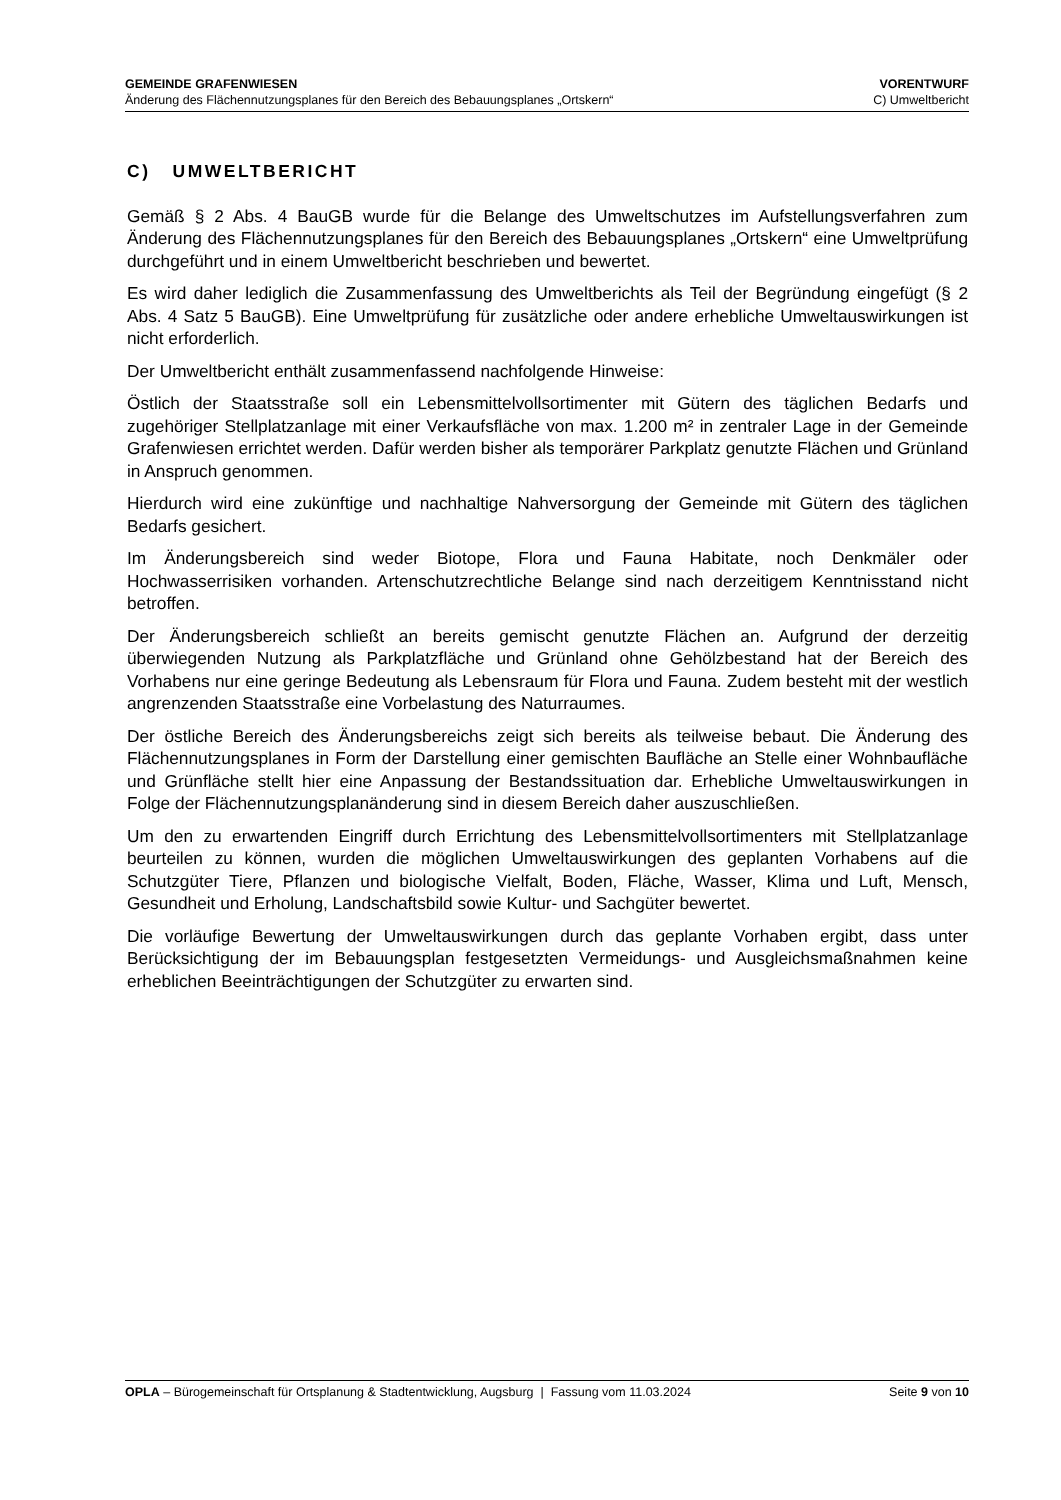GEMEINDE GRAFENWIESEN VORENTWURF
Änderung des Flächennutzungsplanes für den Bereich des Bebauungsplanes „Ortskern“C) Umweltbericht
C) UMWELTBERICHT
Gemäß § 2 Abs. 4 BauGB wurde für die Belange des Umweltschutzes im Aufstellungsverfahren zum Änderung des Flächennutzungsplanes für den Bereich des Bebauungsplanes „Ortskern“ eine Umweltprüfung durchgeführt und in einem Umweltbericht beschrieben und bewertet.
Es wird daher lediglich die Zusammenfassung des Umweltberichts als Teil der Begründung eingefügt (§ 2 Abs. 4 Satz 5 BauGB). Eine Umweltprüfung für zusätzliche oder andere erhebliche Umweltauswirkungen ist nicht erforderlich.
Der Umweltbericht enthält zusammenfassend nachfolgende Hinweise:
Östlich der Staatsstraße soll ein Lebensmittelvollsortimenter mit Gütern des täglichen Bedarfs und zugehöriger Stellplatzanlage mit einer Verkaufsfläche von max. 1.200 m² in zentraler Lage in der Gemeinde Grafenwiesen errichtet werden. Dafür werden bisher als temporärer Parkplatz genutzte Flächen und Grünland in Anspruch genommen.
Hierdurch wird eine zukünftige und nachhaltige Nahversorgung der Gemeinde mit Gütern des täglichen Bedarfs gesichert.
Im Änderungsbereich sind weder Biotope, Flora und Fauna Habitate, noch Denkmäler oder Hochwasserrisiken vorhanden. Artenschutzrechtliche Belange sind nach derzeitigem Kenntnisstand nicht betroffen.
Der Änderungsbereich schließt an bereits gemischt genutzte Flächen an. Aufgrund der derzeitig überwiegenden Nutzung als Parkplatzfläche und Grünland ohne Gehölzbestand hat der Bereich des Vorhabens nur eine geringe Bedeutung als Lebensraum für Flora und Fauna. Zudem besteht mit der westlich angrenzenden Staatsstraße eine Vorbelastung des Naturraumes.
Der östliche Bereich des Änderungsbereichs zeigt sich bereits als teilweise bebaut. Die Änderung des Flächennutzungsplanes in Form der Darstellung einer gemischten Baufläche an Stelle einer Wohnbaufläche und Grünfläche stellt hier eine Anpassung der Bestandssituation dar. Erhebliche Umweltauswirkungen in Folge der Flächennutzungsplanänderung sind in diesem Bereich daher auszuschließen.
Um den zu erwartenden Eingriff durch Errichtung des Lebensmittelvollsortimenters mit Stellplatzanlage beurteilen zu können, wurden die möglichen Umweltauswirkungen des geplanten Vorhabens auf die Schutzgüter Tiere, Pflanzen und biologische Vielfalt, Boden, Fläche, Wasser, Klima und Luft, Mensch, Gesundheit und Erholung, Landschaftsbild sowie Kultur- und Sachgüter bewertet.
Die vorläufige Bewertung der Umweltauswirkungen durch das geplante Vorhaben ergibt, dass unter Berücksichtigung der im Bebauungsplan festgesetzten Vermeidungs- und Ausgleichsmaßnahmen keine erheblichen Beeinträchtigungen der Schutzgüter zu erwarten sind.
OPLA – Bürogemeinschaft für Ortsplanung & Stadtentwicklung, Augsburg | Fassung vom 11.03.2024 Seite 9 von 10